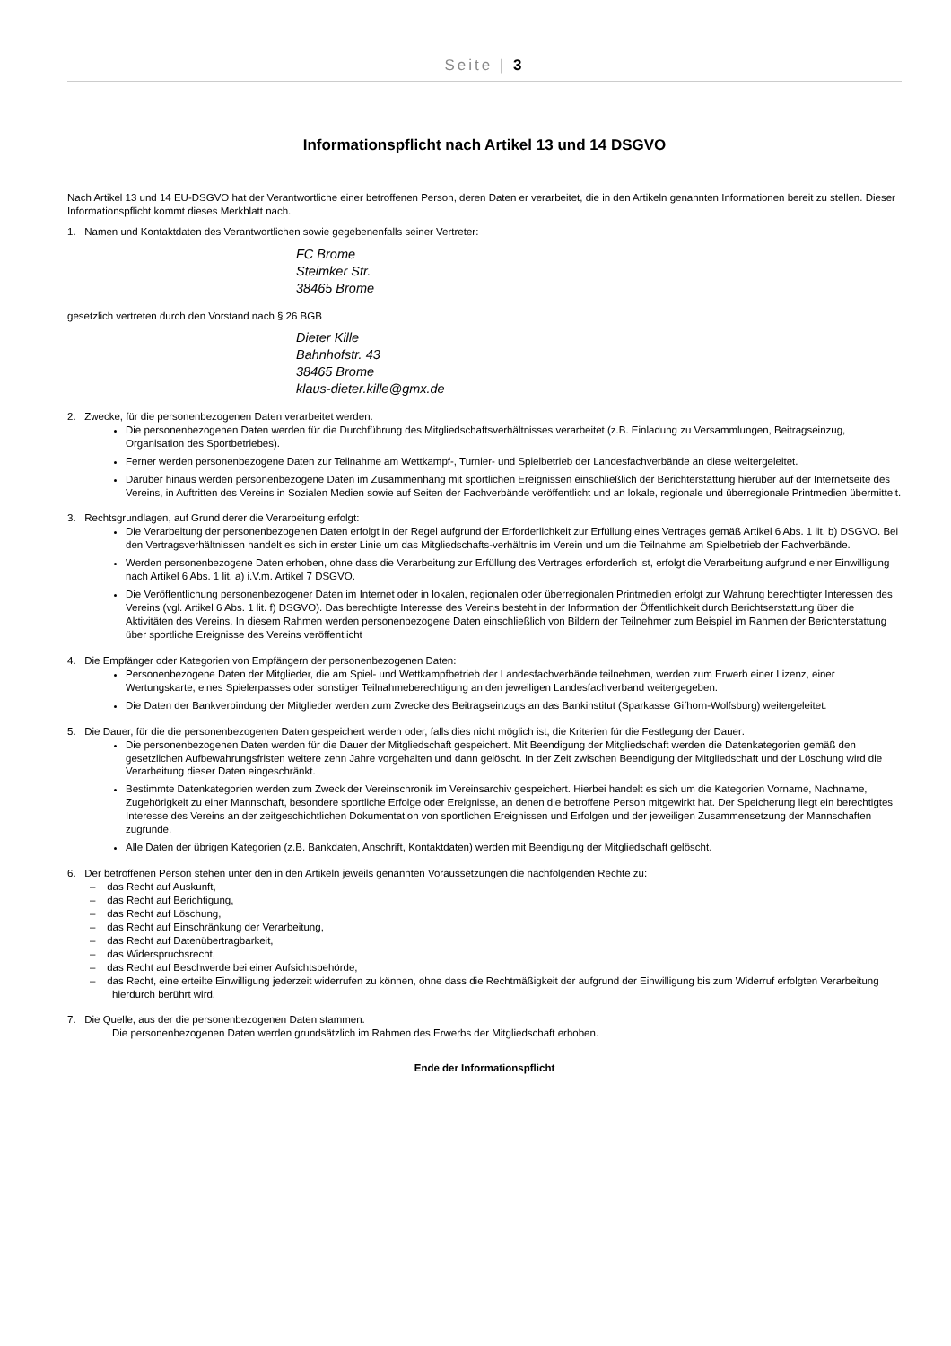Seite | 3
Informationspflicht nach Artikel 13 und 14 DSGVO
Nach Artikel 13 und 14 EU-DSGVO hat der Verantwortliche einer betroffenen Person, deren Daten er verarbeitet, die in den Artikeln genannten Informationen bereit zu stellen. Dieser Informationspflicht kommt dieses Merkblatt nach.
1. Namen und Kontaktdaten des Verantwortlichen sowie gegebenenfalls seiner Vertreter:
FC Brome
Steimker Str.
38465 Brome
gesetzlich vertreten durch den Vorstand nach § 26 BGB
Dieter Kille
Bahnhofstr. 43
38465 Brome
klaus-dieter.kille@gmx.de
2. Zwecke, für die personenbezogenen Daten verarbeitet werden:
Die personenbezogenen Daten werden für die Durchführung des Mitgliedschaftsverhältnisses verarbeitet (z.B. Einladung zu Versammlungen, Beitragseinzug, Organisation des Sportbetriebes).
Ferner werden personenbezogene Daten zur Teilnahme am Wettkampf-, Turnier- und Spielbetrieb der Landesfachverbände an diese weitergeleitet.
Darüber hinaus werden personenbezogene Daten im Zusammenhang mit sportlichen Ereignissen einschließlich der Berichterstattung hierüber auf der Internetseite des Vereins, in Auftritten des Vereins in Sozialen Medien sowie auf Seiten der Fachverbände veröffentlicht und an lokale, regionale und überregionale Printmedien übermittelt.
3. Rechtsgrundlagen, auf Grund derer die Verarbeitung erfolgt:
Die Verarbeitung der personenbezogenen Daten erfolgt in der Regel aufgrund der Erforderlichkeit zur Erfüllung eines Vertrages gemäß Artikel 6 Abs. 1 lit. b) DSGVO. Bei den Vertragsverhältnissen handelt es sich in erster Linie um das Mitgliedschafts-verhältnis im Verein und um die Teilnahme am Spielbetrieb der Fachverbände.
Werden personenbezogene Daten erhoben, ohne dass die Verarbeitung zur Erfüllung des Vertrages erforderlich ist, erfolgt die Verarbeitung aufgrund einer Einwilligung nach Artikel 6 Abs. 1 lit. a) i.V.m. Artikel 7 DSGVO.
Die Veröffentlichung personenbezogener Daten im Internet oder in lokalen, regionalen oder überregionalen Printmedien erfolgt zur Wahrung berechtigter Interessen des Vereins (vgl. Artikel 6 Abs. 1 lit. f) DSGVO). Das berechtigte Interesse des Vereins besteht in der Information der Öffentlichkeit durch Berichtserstattung über die Aktivitäten des Vereins. In diesem Rahmen werden personenbezogene Daten einschließlich von Bildern der Teilnehmer zum Beispiel im Rahmen der Berichterstattung über sportliche Ereignisse des Vereins veröffentlicht
4. Die Empfänger oder Kategorien von Empfängern der personenbezogenen Daten:
Personenbezogene Daten der Mitglieder, die am Spiel- und Wettkampfbetrieb der Landesfachverbände teilnehmen, werden zum Erwerb einer Lizenz, einer Wertungskarte, eines Spielerpasses oder sonstiger Teilnahmeberechtigung an den jeweiligen Landesfachverband weitergegeben.
Die Daten der Bankverbindung der Mitglieder werden zum Zwecke des Beitragseinzugs an das Bankinstitut (Sparkasse Gifhorn-Wolfsburg) weitergeleitet.
5. Die Dauer, für die die personenbezogenen Daten gespeichert werden oder, falls dies nicht möglich ist, die Kriterien für die Festlegung der Dauer:
Die personenbezogenen Daten werden für die Dauer der Mitgliedschaft gespeichert. Mit Beendigung der Mitgliedschaft werden die Datenkategorien gemäß den gesetzlichen Aufbewahrungsfristen weitere zehn Jahre vorgehalten und dann gelöscht. In der Zeit zwischen Beendigung der Mitgliedschaft und der Löschung wird die Verarbeitung dieser Daten eingeschränkt.
Bestimmte Datenkategorien werden zum Zweck der Vereinschronik im Vereinsarchiv gespeichert. Hierbei handelt es sich um die Kategorien Vorname, Nachname, Zugehörigkeit zu einer Mannschaft, besondere sportliche Erfolge oder Ereignisse, an denen die betroffene Person mitgewirkt hat. Der Speicherung liegt ein berechtigtes Interesse des Vereins an der zeitgeschichtlichen Dokumentation von sportlichen Ereignissen und Erfolgen und der jeweiligen Zusammensetzung der Mannschaften zugrunde.
Alle Daten der übrigen Kategorien (z.B. Bankdaten, Anschrift, Kontaktdaten) werden mit Beendigung der Mitgliedschaft gelöscht.
6. Der betroffenen Person stehen unter den in den Artikeln jeweils genannten Voraussetzungen die nachfolgenden Rechte zu:
– das Recht auf Auskunft,
– das Recht auf Berichtigung,
– das Recht auf Löschung,
– das Recht auf Einschränkung der Verarbeitung,
– das Recht auf Datenübertragbarkeit,
– das Widerspruchsrecht,
– das Recht auf Beschwerde bei einer Aufsichtsbehörde,
– das Recht, eine erteilte Einwilligung jederzeit widerrufen zu können, ohne dass die Rechtmäßigkeit der aufgrund der Einwilligung bis zum Widerruf erfolgten Verarbeitung hierdurch berührt wird.
7. Die Quelle, aus der die personenbezogenen Daten stammen:
Die personenbezogenen Daten werden grundsätzlich im Rahmen des Erwerbs der Mitgliedschaft erhoben.
Ende der Informationspflicht